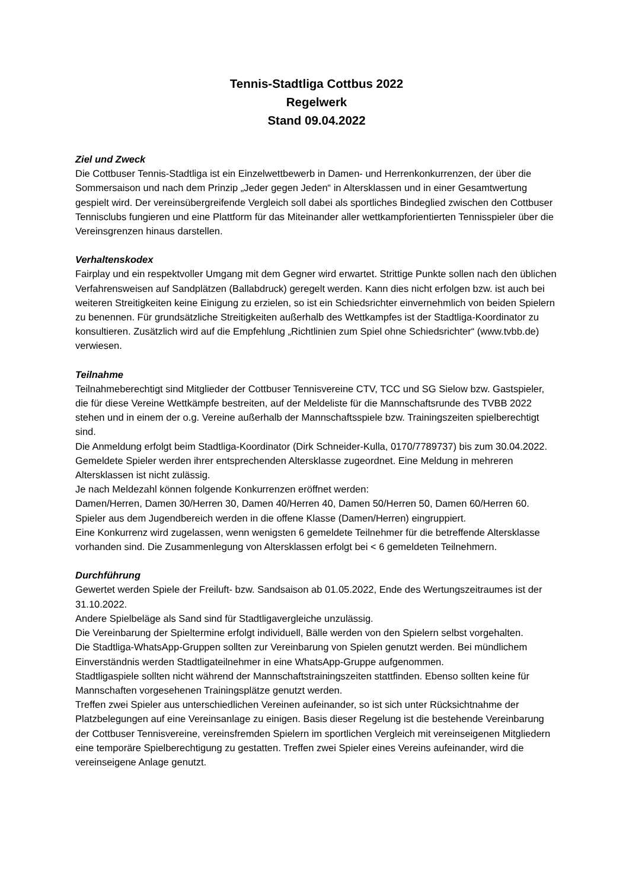Tennis-Stadtliga Cottbus 2022
Regelwerk
Stand 09.04.2022
Ziel und Zweck
Die Cottbuser Tennis-Stadtliga ist ein Einzelwettbewerb in Damen- und Herrenkonkurrenzen, der über die Sommersaison und nach dem Prinzip „Jeder gegen Jeden“ in Altersklassen und in einer Gesamtwertung gespielt wird. Der vereinsübergreifende Vergleich soll dabei als sportliches Bindeglied zwischen den Cottbuser Tennisclubs fungieren und eine Plattform für das Miteinander aller wettkampforientierten Tennisspieler über die Vereinsgrenzen hinaus darstellen.
Verhaltenskodex
Fairplay und ein respektvoller Umgang mit dem Gegner wird erwartet. Strittige Punkte sollen nach den üblichen Verfahrensweisen auf Sandplätzen (Ballabdruck) geregelt werden. Kann dies nicht erfolgen bzw. ist auch bei weiteren Streitigkeiten keine Einigung zu erzielen, so ist ein Schiedsrichter einvernehmlich von beiden Spielern zu benennen. Für grundsätzliche Streitigkeiten außerhalb des Wettkampfes ist der Stadtliga-Koordinator zu konsultieren. Zusätzlich wird auf die Empfehlung „Richtlinien zum Spiel ohne Schiedsrichter“ (www.tvbb.de) verwiesen.
Teilnahme
Teilnahmeberechtigt sind Mitglieder der Cottbuser Tennisvereine CTV, TCC und SG Sielow bzw. Gastspieler, die für diese Vereine Wettkämpfe bestreiten, auf der Meldeliste für die Mannschaftsrunde des TVBB 2022 stehen und in einem der o.g. Vereine außerhalb der Mannschaftsspiele bzw. Trainingszeiten spielberechtigt sind.
Die Anmeldung erfolgt beim Stadtliga-Koordinator (Dirk Schneider-Kulla, 0170/7789737) bis zum 30.04.2022.
Gemeldete Spieler werden ihrer entsprechenden Altersklasse zugeordnet. Eine Meldung in mehreren Altersklassen ist nicht zulässig.
Je nach Meldezahl können folgende Konkurrenzen eröffnet werden:
Damen/Herren, Damen 30/Herren 30, Damen 40/Herren 40, Damen 50/Herren 50, Damen 60/Herren 60. Spieler aus dem Jugendbereich werden in die offene Klasse (Damen/Herren) eingruppiert.
Eine Konkurrenz wird zugelassen, wenn wenigsten 6 gemeldete Teilnehmer für die betreffende Altersklasse vorhanden sind. Die Zusammenlegung von Altersklassen erfolgt bei < 6 gemeldeten Teilnehmern.
Durchführung
Gewertet werden Spiele der Freiluft- bzw. Sandsaison ab 01.05.2022, Ende des Wertungszeitraumes ist der 31.10.2022.
Andere Spielbeläge als Sand sind für Stadtligavergleiche unzulässig.
Die Vereinbarung der Spieltermine erfolgt individuell, Bälle werden von den Spielern selbst vorgehalten.
Die Stadtliga-WhatsApp-Gruppen sollten zur Vereinbarung von Spielen genutzt werden. Bei mündlichem Einverständnis werden Stadtligateilnehmer in eine WhatsApp-Gruppe aufgenommen.
Stadtligaspiele sollten nicht während der Mannschaftstrainingszeiten stattfinden. Ebenso sollten keine für Mannschaften vorgesehenen Trainingsplätze genutzt werden.
Treffen zwei Spieler aus unterschiedlichen Vereinen aufeinander, so ist sich unter Rücksichtnahme der Platzbelegungen auf eine Vereinsanlage zu einigen. Basis dieser Regelung ist die bestehende Vereinbarung der Cottbuser Tennisvereine, vereinsfremden Spielern im sportlichen Vergleich mit vereinseigenen Mitgliedern eine temporäre Spielberechtigung zu gestatten. Treffen zwei Spieler eines Vereins aufeinander, wird die vereinseigene Anlage genutzt.